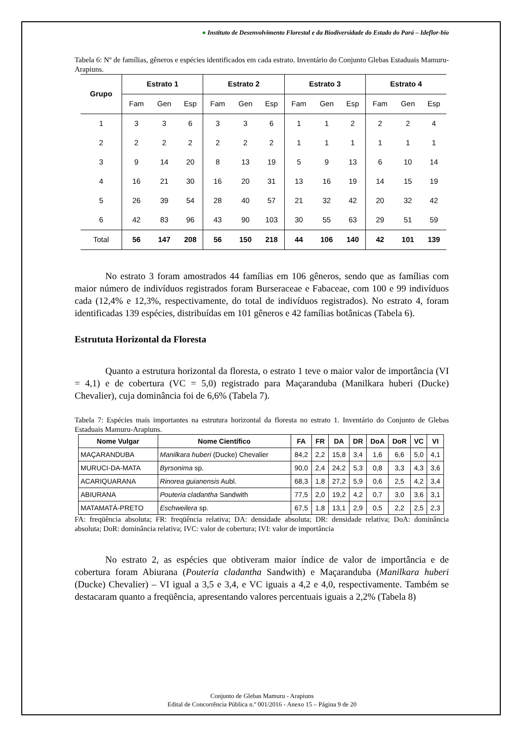● Instituto de Desenvolvimento Florestal e da Biodiversidade do Estado do Pará – Ideflor-bio
Tabela 6: Nº de famílias, gêneros e espécies identificados em cada estrato. Inventário do Conjunto Glebas Estaduais Mamuru-Arapiuns.
| Grupo | Estrato 1 | | | Estrato 2 | | | Estrato 3 | | | Estrato 4 | | |
| --- | --- | --- | --- | --- | --- | --- | --- | --- | --- | --- | --- | --- |
| | Fam | Gen | Esp | Fam | Gen | Esp | Fam | Gen | Esp | Fam | Gen | Esp |
| 1 | 3 | 3 | 6 | 3 | 3 | 6 | 1 | 1 | 2 | 2 | 2 | 4 |
| 2 | 2 | 2 | 2 | 2 | 2 | 2 | 1 | 1 | 1 | 1 | 1 | 1 |
| 3 | 9 | 14 | 20 | 8 | 13 | 19 | 5 | 9 | 13 | 6 | 10 | 14 |
| 4 | 16 | 21 | 30 | 16 | 20 | 31 | 13 | 16 | 19 | 14 | 15 | 19 |
| 5 | 26 | 39 | 54 | 28 | 40 | 57 | 21 | 32 | 42 | 20 | 32 | 42 |
| 6 | 42 | 83 | 96 | 43 | 90 | 103 | 30 | 55 | 63 | 29 | 51 | 59 |
| Total | 56 | 147 | 208 | 56 | 150 | 218 | 44 | 106 | 140 | 42 | 101 | 139 |
No estrato 3 foram amostrados 44 famílias em 106 gêneros, sendo que as famílias com maior número de indivíduos registrados foram Burseraceae e Fabaceae, com 100 e 99 indivíduos cada (12,4% e 12,3%, respectivamente, do total de indivíduos registrados). No estrato 4, foram identificadas 139 espécies, distribuídas em 101 gêneros e 42 famílias botânicas (Tabela 6).
Estrututa Horizontal da Floresta
Quanto a estrutura horizontal da floresta, o estrato 1 teve o maior valor de importância (VI = 4,1) e de cobertura (VC = 5,0) registrado para Maçaranduba (Manilkara huberi (Ducke) Chevalier), cuja dominância foi de 6,6% (Tabela 7).
Tabela 7: Espécies mais importantes na estrutura horizontal da floresta no estrato 1. Inventário do Conjunto de Glebas Estaduais Mamuru-Arapiuns.
| Nome Vulgar | Nome Científico | FA | FR | DA | DR | DoA | DoR | VC | VI |
| --- | --- | --- | --- | --- | --- | --- | --- | --- | --- |
| MAÇARANDUBA | Manilkara huberi (Ducke) Chevalier | 84,2 | 2,2 | 15,8 | 3,4 | 1,6 | 6,6 | 5,0 | 4,1 |
| MURUCI-DA-MATA | Byrsonima sp. | 90,0 | 2,4 | 24,2 | 5,3 | 0,8 | 3,3 | 4,3 | 3,6 |
| ACARIQUARANA | Rinorea guianensis Aubl. | 68,3 | 1,8 | 27,2 | 5,9 | 0,6 | 2,5 | 4,2 | 3,4 |
| ABIURANA | Pouteria cladantha Sandwith | 77,5 | 2,0 | 19,2 | 4,2 | 0,7 | 3,0 | 3,6 | 3,1 |
| MATAMATÁ-PRETO | Eschweilera sp. | 67,5 | 1,8 | 13,1 | 2,9 | 0,5 | 2,2 | 2,5 | 2,3 |
FA: freqüência absoluta; FR: freqüência relativa; DA: densidade absoluta; DR: densidade relativa; DoA: dominância absoluta; DoR: dominância relativa; IVC: valor de cobertura; IVI: valor de importância
No estrato 2, as espécies que obtiveram maior índice de valor de importância e de cobertura foram Abiurana (Pouteria cladantha Sandwith) e Maçaranduba (Manilkara huberi (Ducke) Chevalier) – VI igual a 3,5 e 3,4, e VC iguais a 4,2 e 4,0, respectivamente. Também se destacaram quanto a freqüência, apresentando valores percentuais iguais a 2,2% (Tabela 8)
Conjunto de Glebas Mamuru - Arapiuns
Edital de Concorrência Pública n.º 001/2016 - Anexo 15 – Página 9 de 20